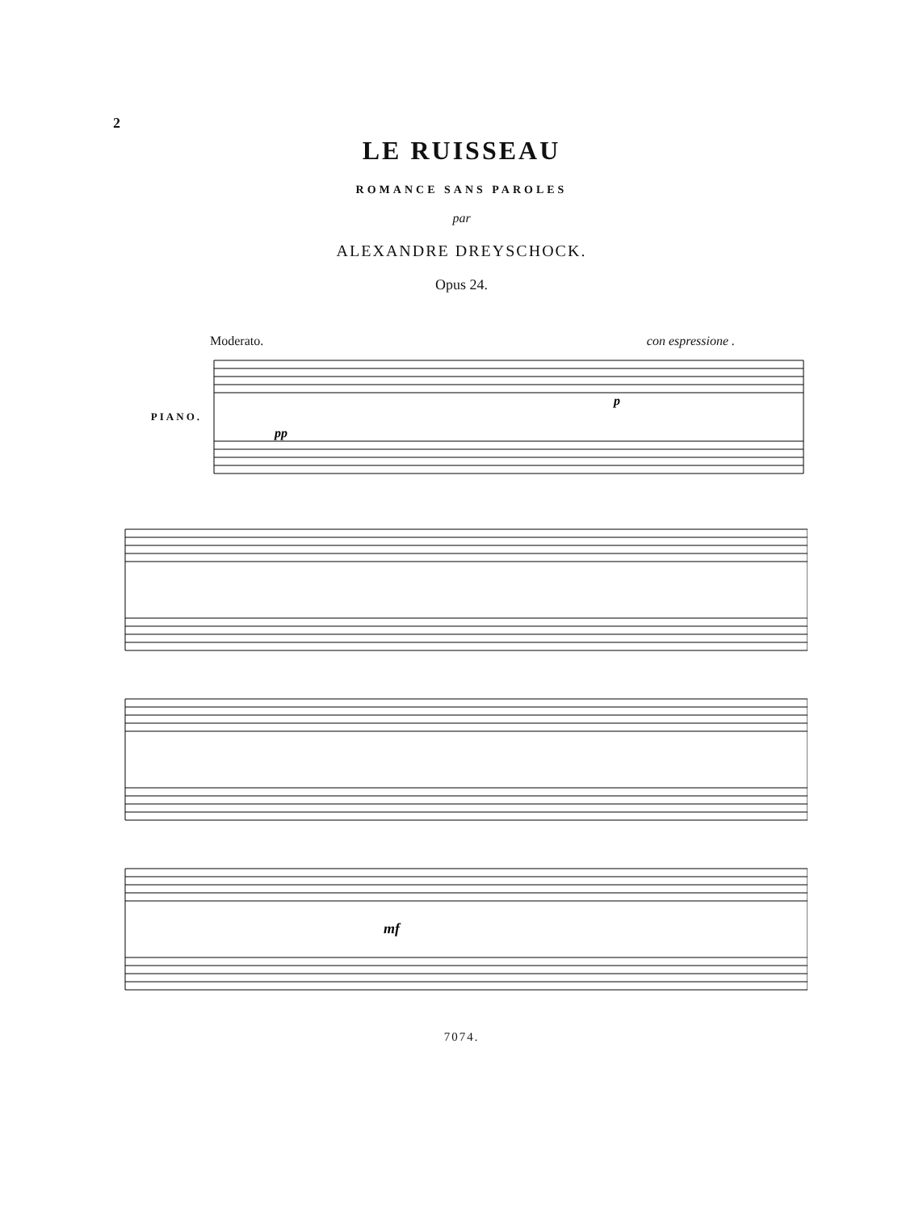2
LE RUISSEAU
ROMANCE SANS PAROLES
par
ALEXANDRE DREYSCHOCK.
Opus 24.
PIANO.
Moderato. con espressione .
pp
p
mf
7074.